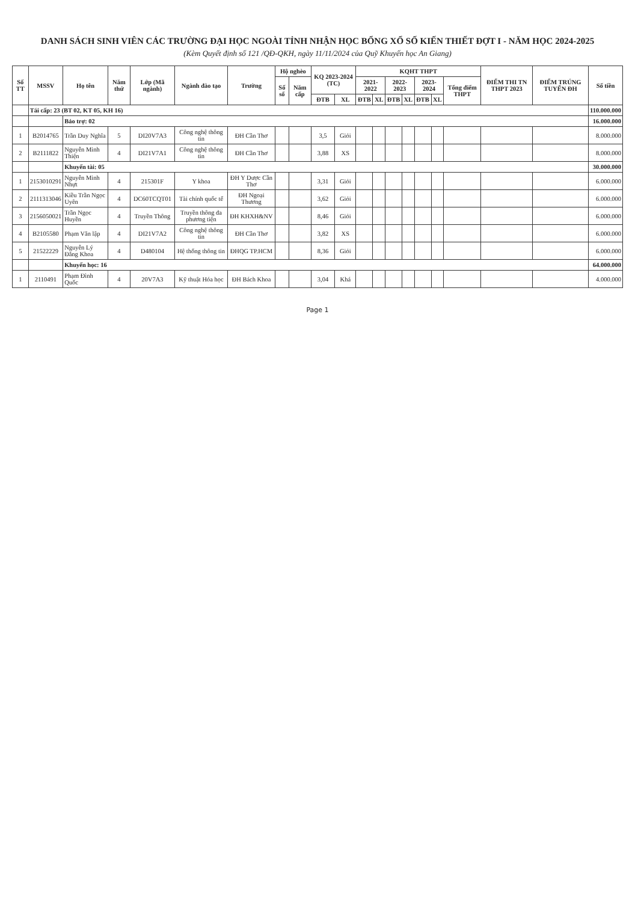DANH SÁCH SINH VIÊN CÁC TRƯỜNG ĐẠI HỌC NGOÀI TỈNH NHẬN HỌC BỔNG XỔ SỐ KIẾN THIẾT ĐỢT I - NĂM HỌC 2024-2025
(Kèm Quyết định số 121 /QĐ-QKH, ngày 11/11/2024 của Quỹ Khuyến học An Giang)
| Số TT | MSSV | Họ tên | Năm thứ | Lớp (Mã ngành) | Ngành đào tạo | Trường | Hộ nghèo | | KQ 2023-2024 (TC) | | KQHT THPT | | | | | | | ĐIỂM THI TN THPT 2023 | ĐIỂM TRÚNG TUYỂN ĐH | Số tiền |
| --- | --- | --- | --- | --- | --- | --- | --- | --- | --- | --- | --- | --- | --- | --- | --- | --- | --- | --- | --- | --- |
| | | | | | | | Số sổ | Năm cấp | | | 2021-2022 | | 2022-2023 | | 2023-2024 | | Tổng điểm THPT | | | |
| | | | | | | | | | ĐTB | XL | ĐTB | XL | ĐTB | XL | ĐTB | XL | | | | |
| | Tái cấp: 23 (BT 02, KT 05, KH 16) | | | | | | | | | | | | | | | | | | | 110.000.000 |
| | | Bảo trợ: 02 | | | | | | | | | | | | | | | | | | 16.000.000 |
| 1 | B2014765 | Trần Duy Nghĩa | 5 | DI20V7A3 | Công nghệ thông tin | ĐH Cần Thơ | | | 3,5 | Giỏi | | | | | | | | | | 8.000.000 |
| 2 | B2111822 | Nguyễn Minh Thiện | 4 | DI21V7A1 | Công nghệ thông tin | ĐH Cần Thơ | | | 3,88 | XS | | | | | | | | | | 8.000.000 |
| | | Khuyến tài: 05 | | | | | | | | | | | | | | | | | | 30.000.000 |
| 1 | 2153010291 | Nguyễn Minh Nhựt | 4 | 215301F | Y khoa | ĐH Y Dược Cần Thơ | | | 3,31 | Giỏi | | | | | | | | | | 6.000.000 |
| 2 | 2111313046 | Kiều Trần Ngọc Uyên | 4 | DC60TCQT01 | Tài chính quốc tế | ĐH Ngoại Thương | | | 3,62 | Giỏi | | | | | | | | | | 6.000.000 |
| 3 | 2156050021 | Trần Ngọc Huyền | 4 | Truyền Thông | Truyền thông đa phương tiện | ĐH KHXH&NV | | | 8,46 | Giỏi | | | | | | | | | | 6.000.000 |
| 4 | B2105580 | Phạm Văn lập | 4 | DI21V7A2 | Công nghệ thông tin | ĐH Cần Thơ | | | 3,82 | XS | | | | | | | | | | 6.000.000 |
| 5 | 21522229 | Nguyễn Lý Đăng Khoa | 4 | D480104 | Hệ thống thông tin | ĐHQG TP.HCM | | | 8,36 | Giỏi | | | | | | | | | | 6.000.000 |
| | | Khuyến học: 16 | | | | | | | | | | | | | | | | | | 64.000.000 |
| 1 | 2110491 | Phạm Đình Quốc | 4 | 20V7A3 | Kỹ thuật Hóa học | ĐH Bách Khoa | | | 3,04 | Khá | | | | | | | | | | 4.000.000 |
Page 1